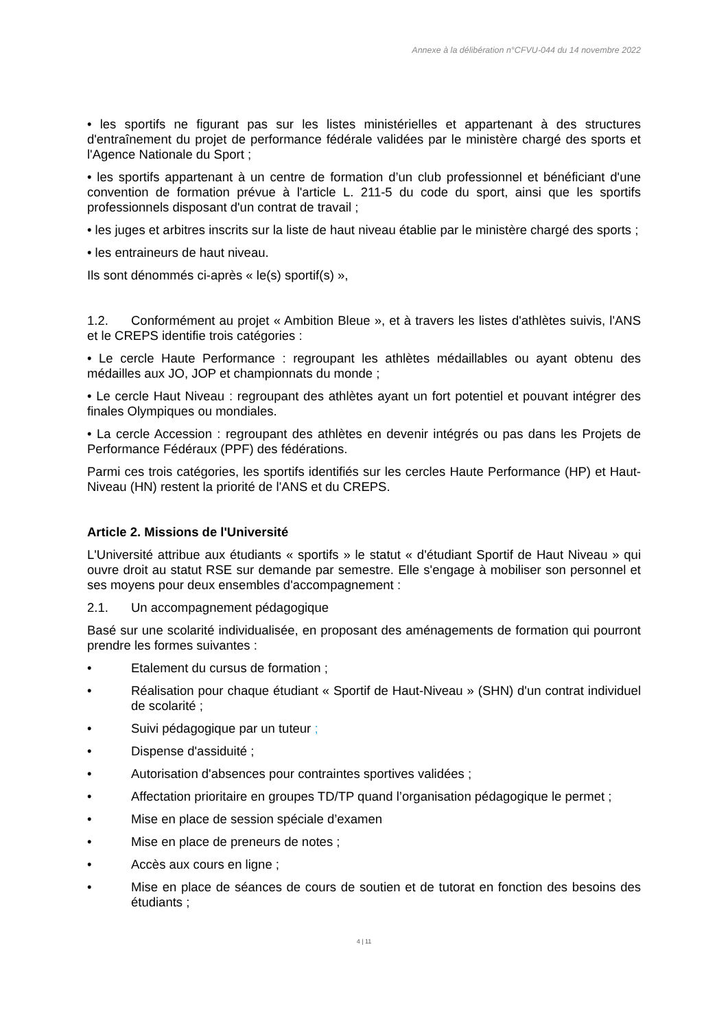Annexe à la délibération n°CFVU-044 du 14 novembre 2022
• les sportifs ne figurant pas sur les listes ministérielles et appartenant à des structures d'entraînement du projet de performance fédérale validées par le ministère chargé des sports et l'Agence Nationale du Sport ;
• les sportifs appartenant à un centre de formation d’un club professionnel et bénéficiant d'une convention de formation prévue à l'article L. 211-5 du code du sport, ainsi que les sportifs professionnels disposant d'un contrat de travail ;
• les juges et arbitres inscrits sur la liste de haut niveau établie par le ministère chargé des sports ;
• les entraineurs de haut niveau.
Ils sont dénommés ci-après « le(s) sportif(s) »,
1.2. Conformément au projet « Ambition Bleue », et à travers les listes d'athlètes suivis, l'ANS et le CREPS identifie trois catégories :
• Le cercle Haute Performance : regroupant les athlètes médaillables ou ayant obtenu des médailles aux JO, JOP et championnats du monde ;
• Le cercle Haut Niveau : regroupant des athlètes ayant un fort potentiel et pouvant intégrer des finales Olympiques ou mondiales.
• La cercle Accession : regroupant des athlètes en devenir intégrés ou pas dans les Projets de Performance Fédéraux (PPF) des fédérations.
Parmi ces trois catégories, les sportifs identifiés sur les cercles Haute Performance (HP) et Haut-Niveau (HN) restent la priorité de l'ANS et du CREPS.
Article 2. Missions de l'Université
L'Université attribue aux étudiants « sportifs » le statut « d'étudiant Sportif de Haut Niveau » qui ouvre droit au statut RSE sur demande par semestre. Elle s'engage à mobiliser son personnel et ses moyens pour deux ensembles d'accompagnement :
2.1. Un accompagnement pédagogique
Basé sur une scolarité individualisée, en proposant des aménagements de formation qui pourront prendre les formes suivantes :
• Etalement du cursus de formation ;
• Réalisation pour chaque étudiant « Sportif de Haut-Niveau » (SHN) d'un contrat individuel de scolarité ;
• Suivi pédagogique par un tuteur ;
• Dispense d'assiduité ;
• Autorisation d'absences pour contraintes sportives validées ;
• Affectation prioritaire en groupes TD/TP quand l’organisation pédagogique le permet ;
• Mise en place de session spéciale d’examen
• Mise en place de preneurs de notes ;
• Accès aux cours en ligne ;
• Mise en place de séances de cours de soutien et de tutorat en fonction des besoins des étudiants ;
4 | 11